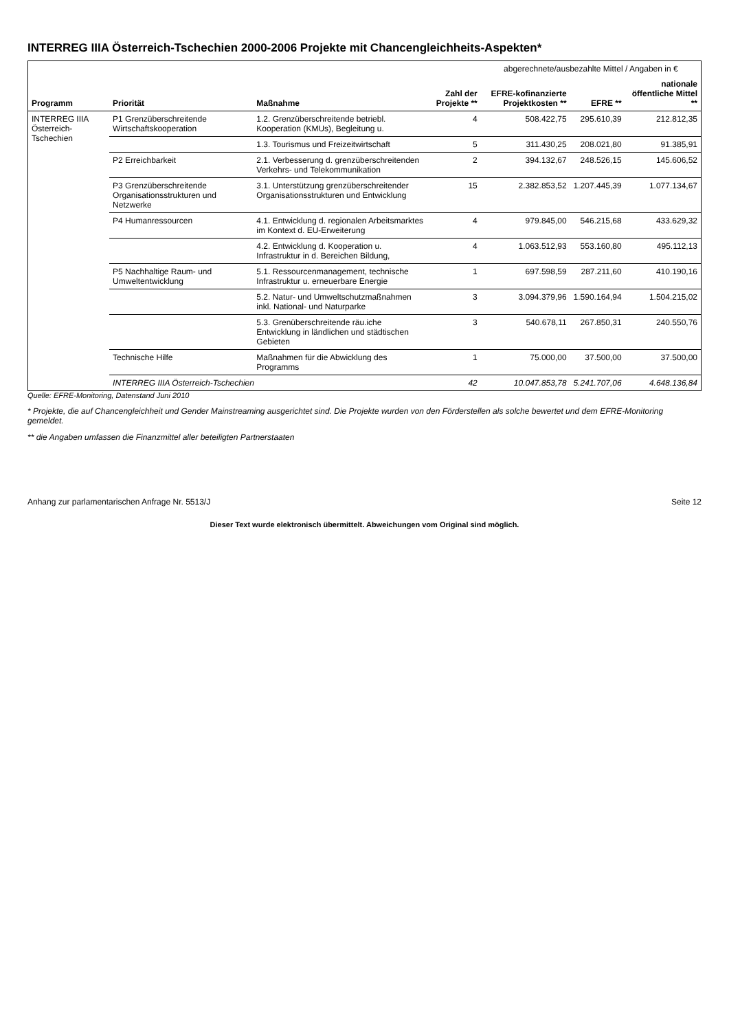INTERREG IIIA Österreich-Tschechien 2000-2006 Projekte mit Chancengleichheits-Aspekten*
| Programm | Priorität | Maßnahme | Zahl der Projekte ** | abgerechnete/ausbezahlte Mittel / Angaben in € | | |
| --- | --- | --- | --- | --- | --- | --- |
| | | | | EFRE-kofinanzierte Projektkosten ** | EFRE ** | nationale öffentliche Mittel ** |
| INTERREG IIIA Österreich-Tschechien | P1 Grenzüberschreitende Wirtschaftskooperation | 1.2. Grenzüberschreitende betriebl. Kooperation (KMUs), Begleitung u. | 4 | 508.422,75 | 295.610,39 | 212.812,35 |
| | | 1.3. Tourismus und Freizeitwirtschaft | 5 | 311.430,25 | 208.021,80 | 91.385,91 |
| | P2 Erreichbarkeit | 2.1. Verbesserung d. grenzüberschreitenden Verkehrs- und Telekommunikation | 2 | 394.132,67 | 248.526,15 | 145.606,52 |
| | P3 Grenzüberschreitende Organisationsstrukturen und Netzwerke | 3.1. Unterstützung grenzüberschreitender Organisationsstrukturen und Entwicklung | 15 | 2.382.853,52 | 1.207.445,39 | 1.077.134,67 |
| | P4 Humanressourcen | 4.1. Entwicklung d. regionalen Arbeitsmarktes im Kontext d. EU-Erweiterung | 4 | 979.845,00 | 546.215,68 | 433.629,32 |
| | | 4.2. Entwicklung d. Kooperation u. Infrastruktur in d. Bereichen Bildung, | 4 | 1.063.512,93 | 553.160,80 | 495.112,13 |
| | P5 Nachhaltige Raum- und Umweltentwicklung | 5.1. Ressourcenmanagement, technische Infrastruktur u. erneuerbare Energie | 1 | 697.598,59 | 287.211,60 | 410.190,16 |
| | | 5.2. Natur- und Umweltschutzmaßnahmen inkl. National- und Naturparke | 3 | 3.094.379,96 | 1.590.164,94 | 1.504.215,02 |
| | | 5.3. Grenüberschreitende räu.iche Entwicklung in ländlichen und städtischen Gebieten | 3 | 540.678,11 | 267.850,31 | 240.550,76 |
| | Technische Hilfe | Maßnahmen für die Abwicklung des Programms | 1 | 75.000,00 | 37.500,00 | 37.500,00 |
| | INTERREG IIIA Österreich-Tschechien | | 42 | 10.047.853,78 | 5.241.707,06 | 4.648.136,84 |
Quelle: EFRE-Monitoring, Datenstand Juni 2010
* Projekte, die auf Chancengleichheit und Gender Mainstreaming ausgerichtet sind. Die Projekte wurden von den Förderstellen als solche bewertet und dem EFRE-Monitoring gemeldet.
** die Angaben umfassen die Finanzmittel aller beteiligten Partnerstaaten
Anhang zur parlamentarischen Anfrage Nr. 5513/J Seite 12
Dieser Text wurde elektronisch übermittelt. Abweichungen vom Original sind möglich.